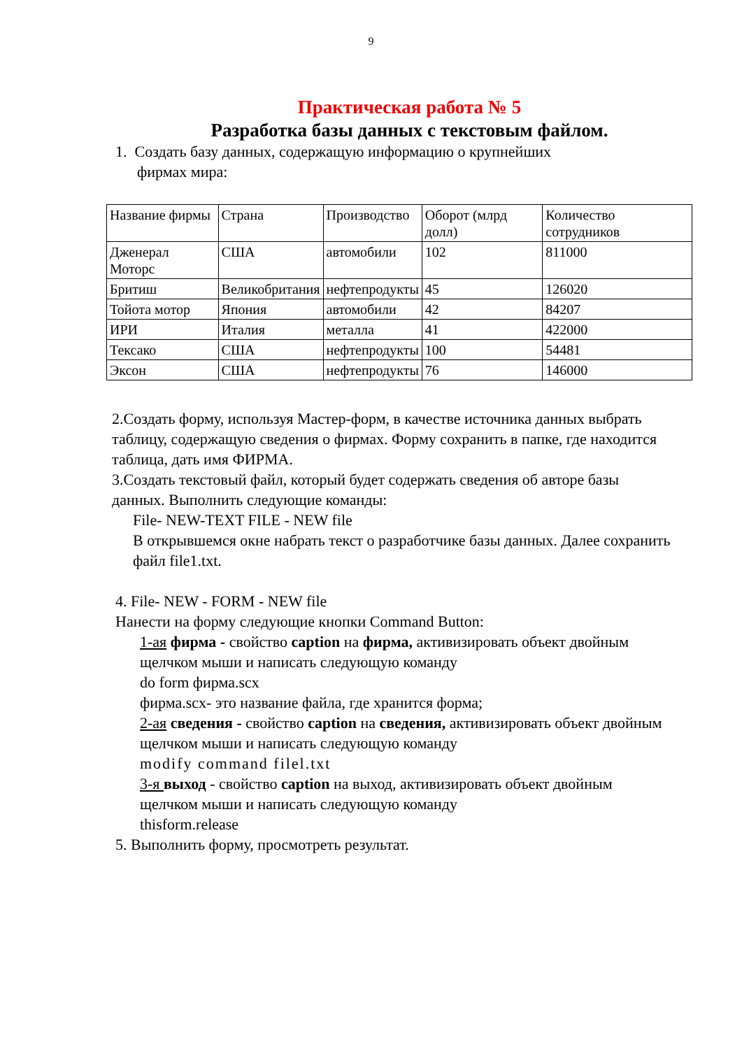9
Практическая работа № 5
Разработка базы данных с текстовым файлом.
1. Создать базу данных, содержащую информацию о крупнейших
фирмах мира:
| Название фирмы | Страна | Производство | Оборот (млрд долл) | Количество сотрудников |
| Дженерал Моторс | США | автомобили | 102 | 811000 |
| Бритиш | Великобритания | нефтепродукты | 45 | 126020 |
| Тойота мотор | Япония | автомобили | 42 | 84207 |
| ИРИ | Италия | металла | 41 | 422000 |
| Тексако | США | нефтепродукты | 100 | 54481 |
| Эксон | США | нефтепродукты | 76 | 146000 |
2.Создать форму, используя Мастер-форм, в качестве источника данных выбрать таблицу, содержащую сведения о фирмах. Форму сохранить в папке, где находится таблица, дать имя ФИРМА.
3.Создать текстовый файл, который будет содержать сведения об авторе базы данных. Выполнить следующие команды:
File- NEW-TEXT FILE - NEW file
В открывшемся окне набрать текст о разработчике базы данных. Далее сохранить файл file1.txt.
4. File- NEW - FORM - NEW file
Нанести на форму следующие кнопки Command Button:
1-ая фирма - свойство caption на фирма, активизировать объект двойным щелчком мыши и написать следующую команду
do form фирма.scx
фирма.scx- это название файла, где хранится форма;
2-ая сведения - свойство caption на сведения, активизировать объект двойным щелчком мыши и написать следующую команду
modify command filel.txt
3-я выход - свойство caption на выход, активизировать объект двойным щелчком мыши и написать следующую команду
thisform.release
5. Выполнить форму, просмотреть результат.